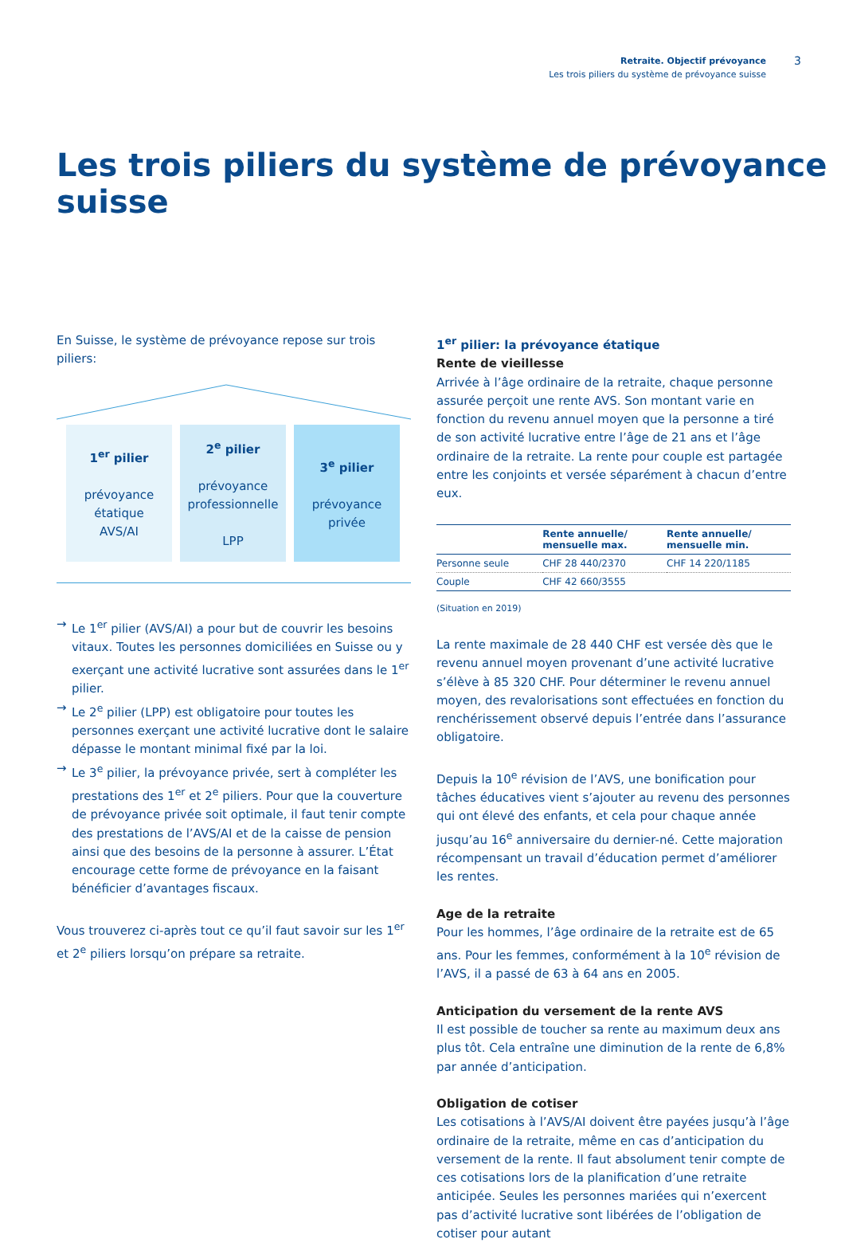Retraite. Objectif prévoyance
Les trois piliers du système de prévoyance suisse
3
Les trois piliers du système de prévoyance suisse
En Suisse, le système de prévoyance repose sur trois piliers:
1<sup>er</sup> pilier
prévoyance
étatique
AVS/AI
2<sup>e</sup> pilier
prévoyance
professionnelle
LPP
3<sup>e</sup> pilier
prévoyance
privée
→ Le 1<sup>er</sup> pilier (AVS/AI) a pour but de couvrir les besoins vitaux. Toutes les personnes domiciliées en Suisse ou y exerçant une activité lucrative sont assurées dans le 1<sup>er</sup> pilier.
→ Le 2<sup>e</sup> pilier (LPP) est obligatoire pour toutes les personnes exerçant une activité lucrative dont le salaire dépasse le montant minimal fixé par la loi.
→ Le 3<sup>e</sup> pilier, la prévoyance privée, sert à compléter les prestations des 1<sup>er</sup> et 2<sup>e</sup> piliers. Pour que la couverture de prévoyance privée soit optimale, il faut tenir compte des prestations de l’AVS/AI et de la caisse de pension ainsi que des besoins de la personne à assurer. L’État encourage cette forme de prévoyance en la faisant bénéficier d’avantages fiscaux.
Vous trouverez ci-après tout ce qu’il faut savoir sur les 1<sup>er</sup> et 2<sup>e</sup> piliers lorsqu’on prépare sa retraite.
1<sup>er</sup> pilier: la prévoyance étatique
Rente de vieillesse
Arrivée à l’âge ordinaire de la retraite, chaque personne assurée perçoit une rente AVS. Son montant varie en fonction du revenu annuel moyen que la personne a tiré de son activité lucrative entre l’âge de 21 ans et l’âge ordinaire de la retraite. La rente pour couple est partagée entre les conjoints et versée séparément à chacun d’entre eux.
| | Rente annuelle/ mensuelle max. | Rente annuelle/ mensuelle min. |
| --- | --- | --- |
| Personne seule | CHF 28 440/2370 | CHF 14 220/1185 |
| Couple | CHF 42 660/3555 | |
(Situation en 2019)
La rente maximale de 28 440 CHF est versée dès que le revenu annuel moyen provenant d’une activité lucrative s’élève à 85 320 CHF. Pour déterminer le revenu annuel moyen, des revalorisations sont effectuées en fonction du renchérissement observé depuis l’entrée dans l’assurance obligatoire.
Depuis la 10<sup>e</sup> révision de l’AVS, une bonification pour tâches éducatives vient s’ajouter au revenu des personnes qui ont élevé des enfants, et cela pour chaque année jusqu’au 16<sup>e</sup> anniversaire du dernier-né. Cette majoration récompensant un travail d’éducation permet d’améliorer les rentes.
Age de la retraite
Pour les hommes, l’âge ordinaire de la retraite est de 65 ans. Pour les femmes, conformément à la 10<sup>e</sup> révision de l’AVS, il a passé de 63 à 64 ans en 2005.
Anticipation du versement de la rente AVS
Il est possible de toucher sa rente au maximum deux ans plus tôt. Cela entraîne une diminution de la rente de 6,8% par année d’anticipation.
Obligation de cotiser
Les cotisations à l’AVS/AI doivent être payées jusqu’à l’âge ordinaire de la retraite, même en cas d’anticipation du versement de la rente. Il faut absolument tenir compte de ces cotisations lors de la planification d’une retraite anticipée. Seules les personnes mariées qui n’exercent pas d’activité lucrative sont libérées de l’obligation de cotiser pour autant